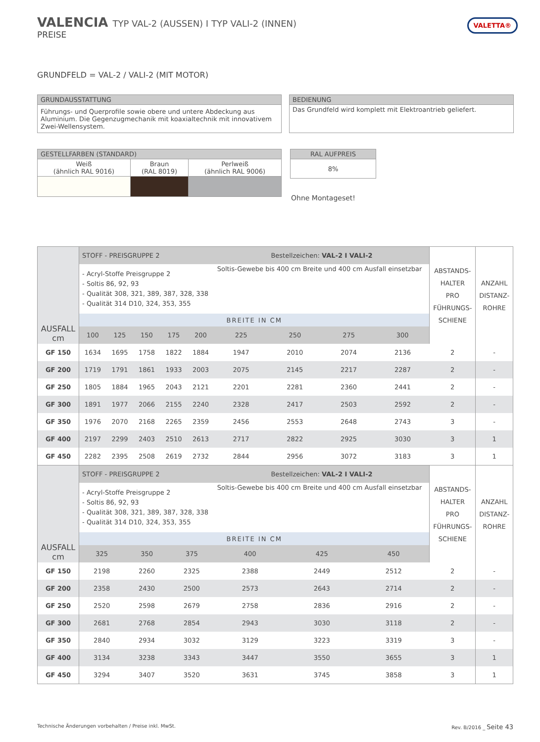VALENCIA TYP VAL-2 (AUSSEN) I TYP VALI-2 (INNEN)
PREISE
VALETTA®
GRUNDFELD = VAL-2 / VALI-2 (MIT MOTOR)
| GRUNDAUSSTATTUNG |
| --- |
| Führungs- und Querprofile sowie obere und untere Abdeckung aus Aluminium. Die Gegenzugmechanik mit koaxialtechnik mit innovativem Zwei-Wellensystem. |
| BEDIENUNG |
| --- |
| Das Grundfeld wird komplett mit Elektroantrieb geliefert. |
| GESTELLFARBEN (STANDARD) | | |
| --- | --- | --- |
| Weiß (ähnlich RAL 9016) | Braun (RAL 8019) | Perlweiß (ähnlich RAL 9006) |
| RAL AUFPREIS |
| --- |
| 8% |
Ohne Montageset!
| AUSFALL cm | STOFF - PREISGRUPPE 2 | | | | | Bestellzeichen: VAL-2 I VALI-2 | | | | ABSTANDS- HALTER PRO FÜHRUNGS- SCHIENE | ANZAHL DISTANZ- ROHRE |
| --- | --- | --- | --- | --- | --- | --- | --- | --- | --- | --- | --- |
| | - Acryl-Stoffe Preisgruppe 2 - Soltis 86, 92, 93 - Qualität 308, 321, 389, 387, 328, 338 - Qualität 314 D10, 324, 353, 355 | | | | | Soltis-Gewebe bis 400 cm Breite und 400 cm Ausfall einsetzbar | | | | | |
| | BREITE IN CM | | | | | | | | | | |
| | 100 | 125 | 150 | 175 | 200 | 225 | 250 | 275 | 300 | | |
| GF 150 | 1634 | 1695 | 1758 | 1822 | 1884 | 1947 | 2010 | 2074 | 2136 | 2 | - |
| GF 200 | 1719 | 1791 | 1861 | 1933 | 2003 | 2075 | 2145 | 2217 | 2287 | 2 | - |
| GF 250 | 1805 | 1884 | 1965 | 2043 | 2121 | 2201 | 2281 | 2360 | 2441 | 2 | - |
| GF 300 | 1891 | 1977 | 2066 | 2155 | 2240 | 2328 | 2417 | 2503 | 2592 | 2 | - |
| GF 350 | 1976 | 2070 | 2168 | 2265 | 2359 | 2456 | 2553 | 2648 | 2743 | 3 | - |
| GF 400 | 2197 | 2299 | 2403 | 2510 | 2613 | 2717 | 2822 | 2925 | 3030 | 3 | 1 |
| GF 450 | 2282 | 2395 | 2508 | 2619 | 2732 | 2844 | 2956 | 3072 | 3183 | 3 | 1 |
| AUSFALL cm | STOFF - PREISGRUPPE 2 | | | Bestellzeichen: VAL-2 I VALI-2 | | | ABSTANDS- HALTER PRO FÜHRUNGS- SCHIENE | ANZAHL DISTANZ- ROHRE |
| --- | --- | --- | --- | --- | --- | --- | --- | --- |
| | - Acryl-Stoffe Preisgruppe 2 - Soltis 86, 92, 93 - Qualität 308, 321, 389, 387, 328, 338 - Qualität 314 D10, 324, 353, 355 | | | Soltis-Gewebe bis 400 cm Breite und 400 cm Ausfall einsetzbar | | | | |
| | BREITE IN CM | | | | | | | |
| | 325 | 350 | 375 | 400 | 425 | 450 | | |
| GF 150 | 2198 | 2260 | 2325 | 2388 | 2449 | 2512 | 2 | - |
| GF 200 | 2358 | 2430 | 2500 | 2573 | 2643 | 2714 | 2 | - |
| GF 250 | 2520 | 2598 | 2679 | 2758 | 2836 | 2916 | 2 | - |
| GF 300 | 2681 | 2768 | 2854 | 2943 | 3030 | 3118 | 2 | - |
| GF 350 | 2840 | 2934 | 3032 | 3129 | 3223 | 3319 | 3 | - |
| GF 400 | 3134 | 3238 | 3343 | 3447 | 3550 | 3655 | 3 | 1 |
| GF 450 | 3294 | 3407 | 3520 | 3631 | 3745 | 3858 | 3 | 1 |
Technische Änderungen vorbehalten / Preise inkl. MwSt.
Rev. B/2016 _ Seite 43